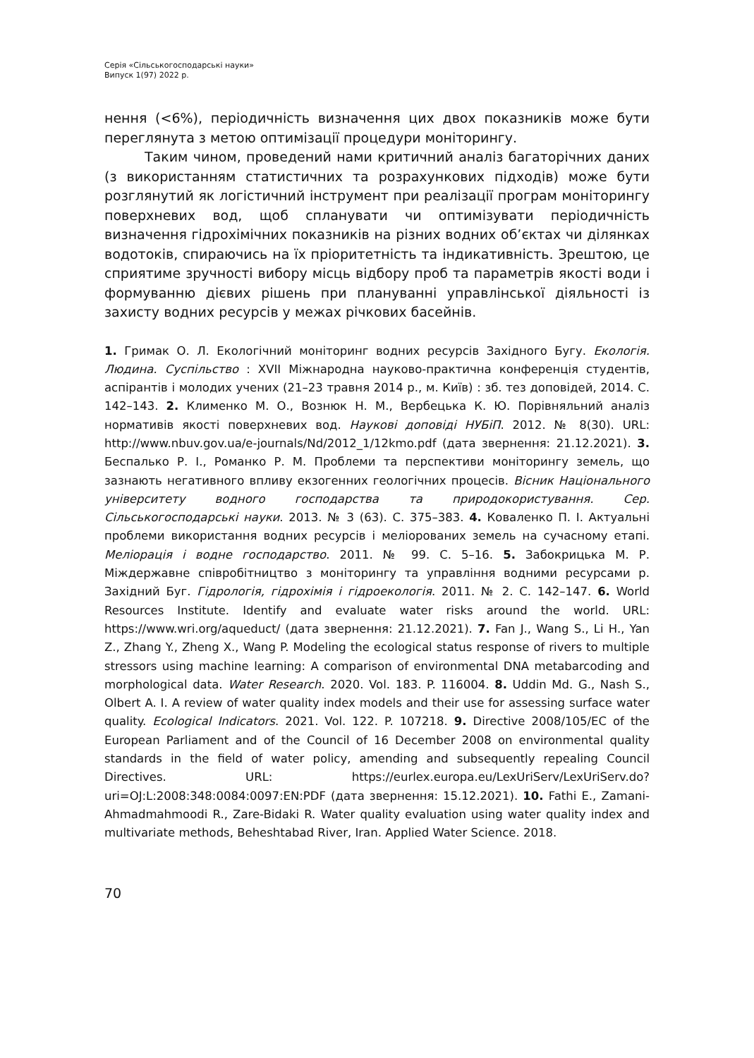Серія «Сільськогосподарські науки»
Випуск 1(97) 2022 р.
нення (<6%), періодичність визначення цих двох показників може бути переглянута з метою оптимізації процедури моніторингу.
Таким чином, проведений нами критичний аналіз багаторічних даних (з використанням статистичних та розрахункових підходів) може бути розглянутий як логістичний інструмент при реалізації програм моніторингу поверхневих вод, щоб спланувати чи оптимізувати періодичність визначення гідрохімічних показників на різних водних об’єктах чи ділянках водотоків, спираючись на їх пріоритетність та індикативність. Зрештою, це сприятиме зручності вибору місць відбору проб та параметрів якості води і формуванню дієвих рішень при плануванні управлінської діяльності із захисту водних ресурсів у межах річкових басейнів.
1. Гримак О. Л. Екологічний моніторинг водних ресурсів Західного Бугу. Екологія. Людина. Суспільство : XVII Міжнародна науково-практична конференція студентів, аспірантів і молодих учених (21–23 травня 2014 р., м. Київ) : зб. тез доповідей, 2014. С. 142–143. 2. Клименко М. О., Вознюк Н. М., Вербецька К. Ю. Порівняльний аналіз нормативів якості поверхневих вод. Наукові доповіді НУБіП. 2012. № 8(30). URL: http://www.nbuv.gov.ua/e-journals/Nd/2012_1/12kmo.pdf (дата звернення: 21.12.2021). 3. Беспалько Р. І., Романко Р. М. Проблеми та перспективи моніторингу земель, що зазнають негативного впливу екзогенних геологічних процесів. Вісник Національного університету водного господарства та природокористування. Сер. Сільськогосподарські науки. 2013. № 3 (63). С. 375–383. 4. Коваленко П. І. Актуальні проблеми використання водних ресурсів і меліорованих земель на сучасному етапі. Меліорація і водне господарство. 2011. № 99. С. 5–16. 5. Забокрицька М. Р. Міждержавне співробітництво з моніторингу та управління водними ресурсами р. Західний Буг. Гідрологія, гідрохімія і гідроекологія. 2011. № 2. С. 142–147. 6. World Resources Institute. Identify and evaluate water risks around the world. URL: https://www.wri.org/aqueduct/ (дата звернення: 21.12.2021). 7. Fan J., Wang S., Li H., Yan Z., Zhang Y., Zheng X., Wang P. Modeling the ecological status response of rivers to multiple stressors using machine learning: A comparison of environmental DNA metabarcoding and morphological data. Water Research. 2020. Vol. 183. P. 116004. 8. Uddin Md. G., Nash S., Olbert A. I. A review of water quality index models and their use for assessing surface water quality. Ecological Indicators. 2021. Vol. 122. P. 107218. 9. Directive 2008/105/EC of the European Parliament and of the Council of 16 December 2008 on environmental quality standards in the field of water policy, amending and subsequently repealing Council Directives. URL: https://eurlex.europa.eu/LexUriServ/LexUriServ.do?uri=OJ:L:2008:348:0084:0097:EN:PDF (дата звернення: 15.12.2021). 10. Fathi E., Zamani-Ahmadmahmoodi R., Zare-Bidaki R. Water quality evaluation using water quality index and multivariate methods, Beheshtabad River, Iran. Applied Water Science. 2018.
70